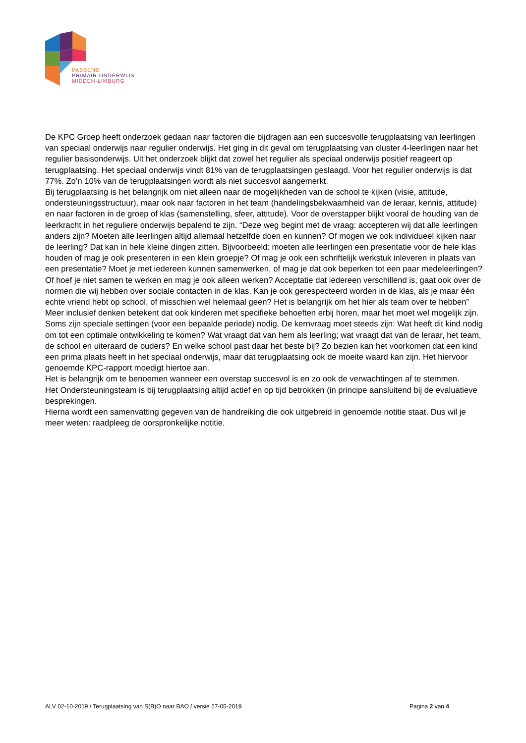PASSEND
PRIMAIR ONDERWIJS
MIDDEN-LIMBURG
De KPC Groep heeft onderzoek gedaan naar factoren die bijdragen aan een succesvolle terugplaatsing van leerlingen van speciaal onderwijs naar regulier onderwijs. Het ging in dit geval om terugplaatsing van cluster 4-leerlingen naar het regulier basisonderwijs. Uit het onderzoek blijkt dat zowel het regulier als speciaal onderwijs positief reageert op terugplaatsing. Het speciaal onderwijs vindt 81% van de terugplaatsingen geslaagd. Voor het regulier onderwijs is dat 77%. Zo’n 10% van de terugplaatsingen wordt als niet succesvol aangemerkt.
Bij terugplaatsing is het belangrijk om niet alleen naar de mogelijkheden van de school te kijken (visie, attitude, ondersteuningsstructuur), maar ook naar factoren in het team (handelingsbekwaamheid van de leraar, kennis, attitude) en naar factoren in de groep of klas (samenstelling, sfeer, attitude). Voor de overstapper blijkt vooral de houding van de leerkracht in het reguliere onderwijs bepalend te zijn. “Deze weg begint met de vraag: accepteren wij dat alle leerlingen anders zijn? Moeten alle leerlingen altijd allemaal hetzelfde doen en kunnen? Of mogen we ook individueel kijken naar de leerling? Dat kan in hele kleine dingen zitten. Bijvoorbeeld: moeten alle leerlingen een presentatie voor de hele klas houden of mag je ook presenteren in een klein groepje? Of mag je ook een schriftelijk werkstuk inleveren in plaats van een presentatie? Moet je met iedereen kunnen samenwerken, of mag je dat ook beperken tot een paar medeleerlingen? Of hoef je niet samen te werken en mag je ook alleen werken? Acceptatie dat iedereen verschillend is, gaat ook over de normen die wij hebben over sociale contacten in de klas. Kan je ook gerespecteerd worden in de klas, als je maar één echte vriend hebt op school, of misschien wel helemaal geen? Het is belangrijk om het hier als team over te hebben”
Meer inclusief denken betekent dat ook kinderen met specifieke behoeften erbij horen, maar het moet wel mogelijk zijn. Soms zijn speciale settingen (voor een bepaalde periode) nodig. De kernvraag moet steeds zijn: Wat heeft dit kind nodig om tot een optimale ontwikkeling te komen? Wat vraagt dat van hem als leerling; wat vraagt dat van de leraar, het team, de school en uiteraard de ouders? En welke school past daar het beste bij? Zo bezien kan het voorkomen dat een kind een prima plaats heeft in het speciaal onderwijs, maar dat terugplaatsing ook de moeite waard kan zijn. Het hiervoor genoemde KPC-rapport moedigt hiertoe aan.
Het is belangrijk om te benoemen wanneer een overstap succesvol is en zo ook de verwachtingen af te stemmen.
Het Ondersteuningsteam is bij terugplaatsing altijd actief en op tijd betrokken (in principe aansluitend bij de evaluatieve besprekingen.
Hierna wordt een samenvatting gegeven van de handreiking die ook uitgebreid in genoemde notitie staat. Dus wil je meer weten: raadpleeg de oorspronkelijke notitie.
ALV 02-10-2019 / Terugplaatsing van S(B)O naar BAO / versie 27-05-2019 Pagina 2 van 4